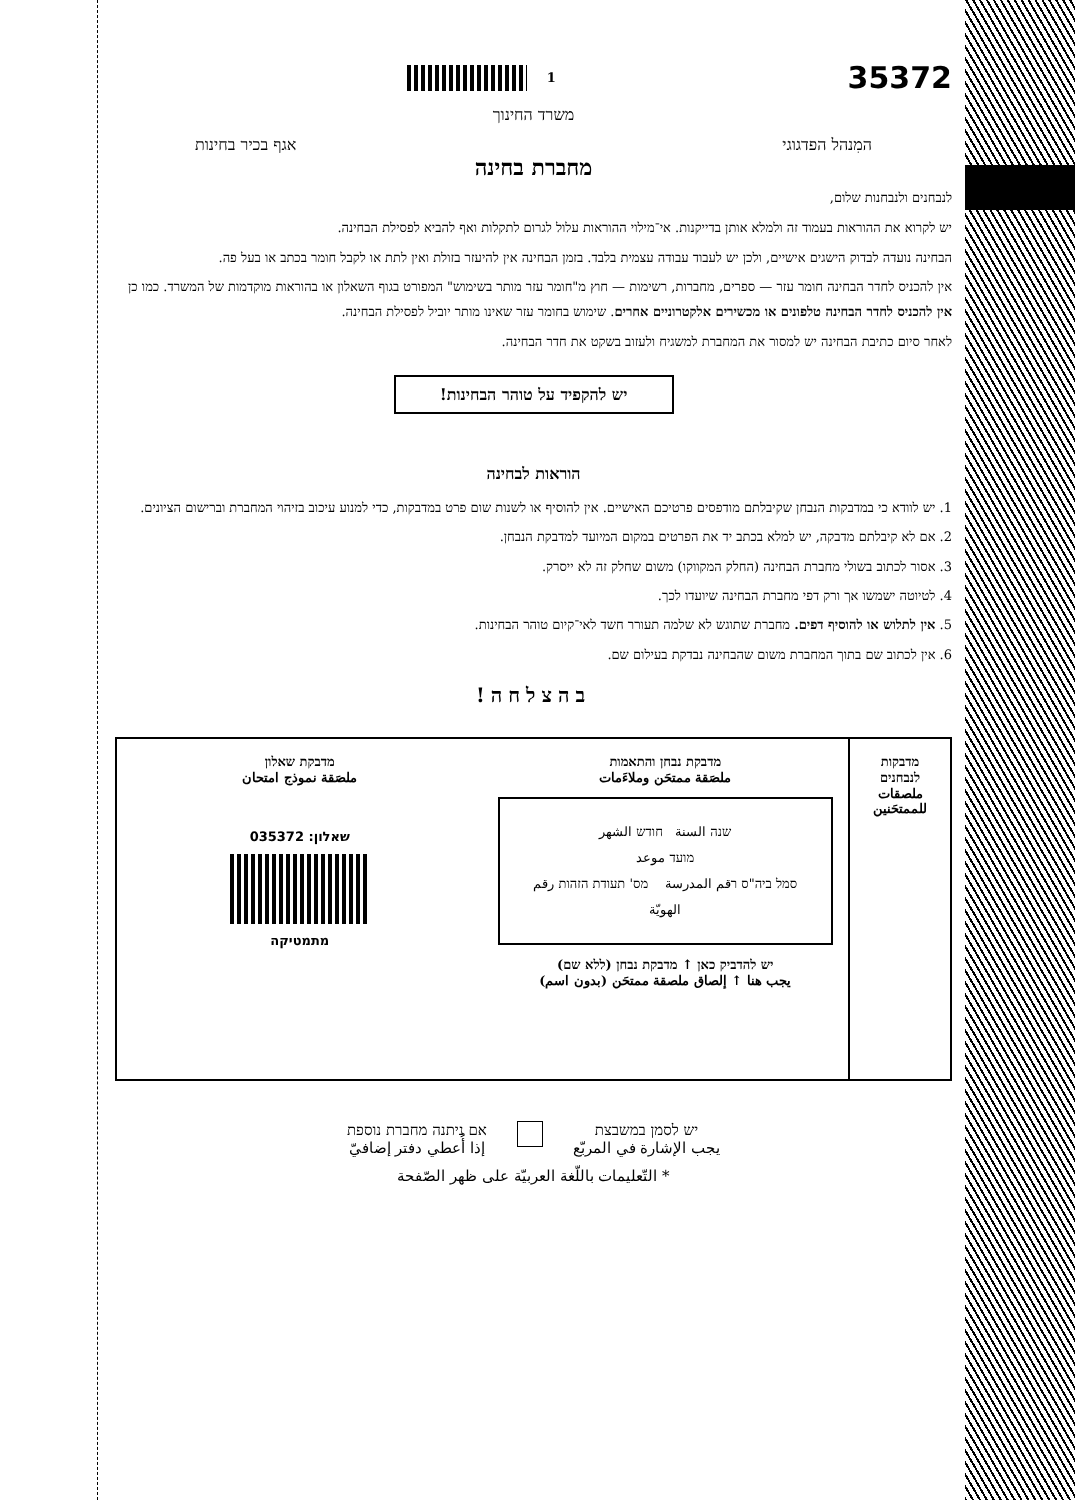1 35372
משרד החינוך
המִנהל הפדגוגי אגף בכיר בחינות
מחברת בחינה
לנבחנים ולנבחנות שלום,
יש לקרוא את ההוראות בעמוד זה ולמלא אותן בדייקנות. אי־מילוי ההוראות עלול לגרום לתקלות ואף להביא לפסילת הבחינה.
הבחינה נועדה לבדוק הישגים אישיים, ולכן יש לעבוד עבודה עצמית בלבד. בזמן הבחינה אין להיעזר בזולת ואין לתת או לקבל חומר בכתב או בעל פה.
אין להכניס לחדר הבחינה חומר עזר — ספרים, מחברות, רשימות — חוץ מ"חומר עזר מותר בשימוש" המפורט בגוף השאלון או בהוראות מוקדמות של המשרד. כמו כן אין להכניס לחדר הבחינה טלפונים או מכשירים אלקטרוניים אחרים. שימוש בחומר עזר שאינו מותר יוביל לפסילת הבחינה.
לאחר סיום כתיבת הבחינה יש למסור את המחברת למשגיח ולעזוב בשקט את חדר הבחינה.
יש להקפיד על טוהר הבחינות!
הוראות לבחינה
1. יש לוודא כי במדבקות הנבחן שקיבלתם מודפסים פרטיכם האישיים. אין להוסיף או לשנות שום פרט במדבקות, כדי למנוע עיכוב בזיהוי המחברת וברישום הציונים.
2. אם לא קיבלתם מדבקה, יש למלא בכתב יד את הפרטים במקום המיועד למדבקת הנבחן.
3. אסור לכתוב בשולי מחברת הבחינה (החלק המקווקו) משום שחלק זה לא ייסרק.
4. לטיוטה ישמשו אך ורק דפי מחברת הבחינה שיועדו לכך.
5. אין לתלוש או להוסיף דפים. מחברת שתוגש לא שלמה תעורר חשד לאי־קיום טוהר הבחינות.
6. אין לכתוב שם בתוך המחברת משום שהבחינה נבדקת בעילום שם.
בהצלחה!
מדבקות לנבחנים
ملصقات للممتحَنين
מדבקת נבחן והתאמות
ملصَقة ممتحَن وملاءَمات
שנה السنة חודש الشهر
מועד موعد
סמל ביה"ס רقم المدرسة מס' תעודת הזהות رقم الهويّة
יש להדביק כאן ↑ מדבקת נבחן (ללא שם)
يجب هنا ↑ إلصاق ملصقة ممتحَن (بدون اسم)
מדבקת שאלון
ملصَقة نموذج امتحان
שאלון: 035372
מתמטיקה
יש לסמן במשבצת
يجب الإشارة في المربّع אם ניתנה מחברת נוספת
إذا أُعطي دفتر إضافيّ
* التّعليمات باللّغة العربيّة على ظهر الصّفحة